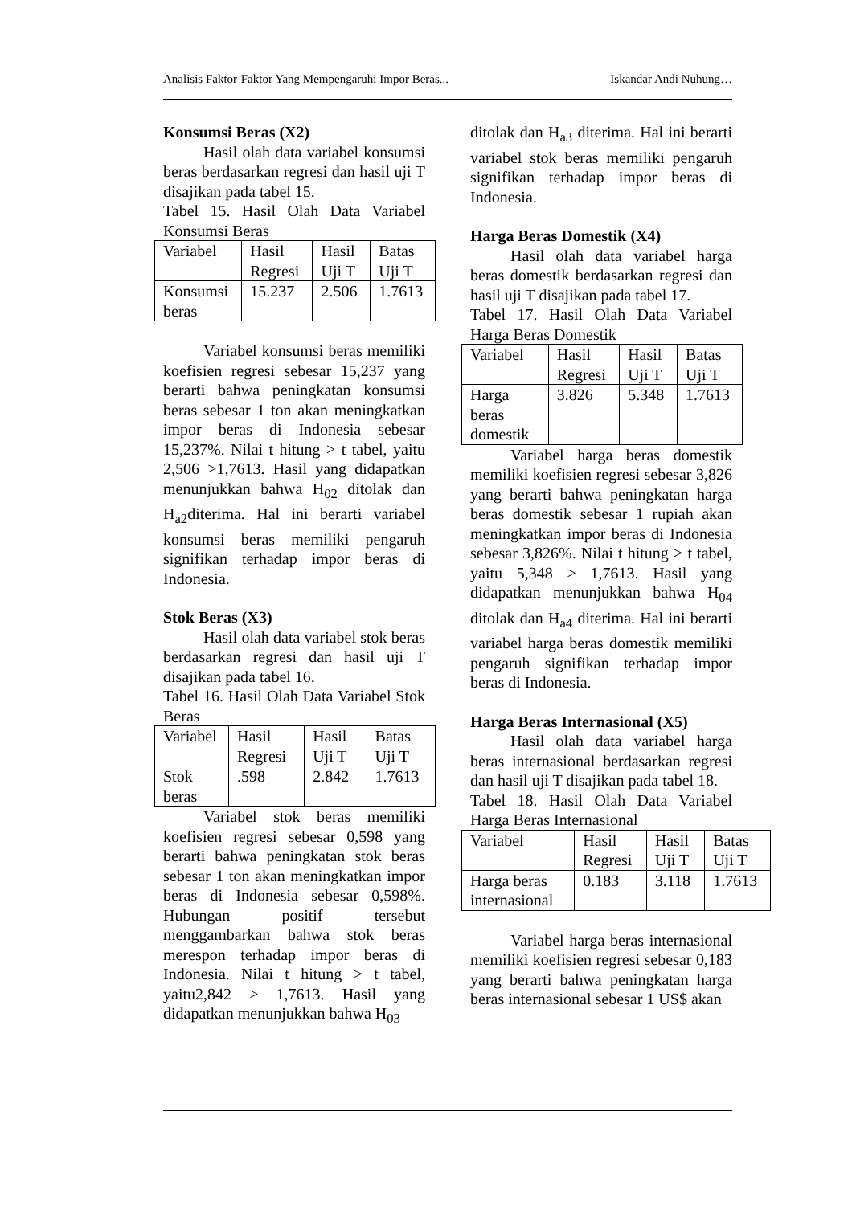Analisis Faktor-Faktor Yang Mempengaruhi Impor Beras... Iskandar Andi Nuhung…
Konsumsi Beras (X2)
Hasil olah data variabel konsumsi beras berdasarkan regresi dan hasil uji T disajikan pada tabel 15.
Tabel 15. Hasil Olah Data Variabel Konsumsi Beras
| Variabel | Hasil Regresi | Hasil Uji T | Batas Uji T |
| Konsumsi beras | 15.237 | 2.506 | 1.7613 |
Variabel konsumsi beras memiliki koefisien regresi sebesar 15,237 yang berarti bahwa peningkatan konsumsi beras sebesar 1 ton akan meningkatkan impor beras di Indonesia sebesar 15,237%. Nilai t hitung > t tabel, yaitu 2,506 >1,7613. Hasil yang didapatkan menunjukkan bahwa H<sub>02</sub> ditolak dan H<sub>a2</sub>diterima. Hal ini berarti variabel konsumsi beras memiliki pengaruh signifikan terhadap impor beras di Indonesia.
Stok Beras (X3)
Hasil olah data variabel stok beras berdasarkan regresi dan hasil uji T disajikan pada tabel 16.
Tabel 16. Hasil Olah Data Variabel Stok Beras
| Variabel | Hasil Regresi | Hasil Uji T | Batas Uji T |
| Stok beras | .598 | 2.842 | 1.7613 |
Variabel stok beras memiliki koefisien regresi sebesar 0,598 yang berarti bahwa peningkatan stok beras sebesar 1 ton akan meningkatkan impor beras di Indonesia sebesar 0,598%. Hubungan positif tersebut menggambarkan bahwa stok beras merespon terhadap impor beras di Indonesia. Nilai t hitung > t tabel, yaitu2,842 > 1,7613. Hasil yang didapatkan menunjukkan bahwa H<sub>03</sub>
ditolak dan H<sub>a3</sub> diterima. Hal ini berarti variabel stok beras memiliki pengaruh signifikan terhadap impor beras di Indonesia.
Harga Beras Domestik (X4)
Hasil olah data variabel harga beras domestik berdasarkan regresi dan hasil uji T disajikan pada tabel 17.
Tabel 17. Hasil Olah Data Variabel Harga Beras Domestik
| Variabel | Hasil Regresi | Hasil Uji T | Batas Uji T |
| Harga beras domestik | 3.826 | 5.348 | 1.7613 |
Variabel harga beras domestik memiliki koefisien regresi sebesar 3,826 yang berarti bahwa peningkatan harga beras domestik sebesar 1 rupiah akan meningkatkan impor beras di Indonesia sebesar 3,826%. Nilai t hitung > t tabel, yaitu 5,348 > 1,7613. Hasil yang didapatkan menunjukkan bahwa H<sub>04</sub> ditolak dan H<sub>a4</sub> diterima. Hal ini berarti variabel harga beras domestik memiliki pengaruh signifikan terhadap impor beras di Indonesia.
Harga Beras Internasional (X5)
Hasil olah data variabel harga beras internasional berdasarkan regresi dan hasil uji T disajikan pada tabel 18.
Tabel 18. Hasil Olah Data Variabel Harga Beras Internasional
| Variabel | Hasil Regresi | Hasil Uji T | Batas Uji T |
| Harga beras internasional | 0.183 | 3.118 | 1.7613 |
Variabel harga beras internasional memiliki koefisien regresi sebesar 0,183 yang berarti bahwa peningkatan harga beras internasional sebesar 1 US$ akan